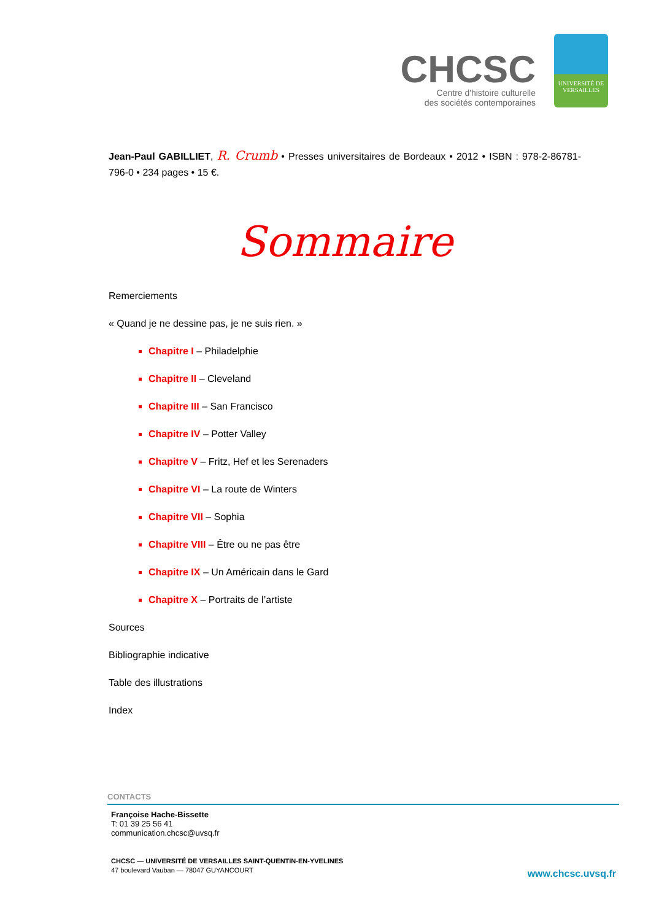CHCSC
Centre d'histoire culturelle
des sociétés contemporaines
UNIVERSITÉ DE
VERSAILLES
Jean-Paul GABILLIET, R. Crumb • Presses universitaires de Bordeaux • 2012 • ISBN : 978-2-86781-796-0 • 234 pages • 15 €.
Sommaire
Remerciements
« Quand je ne dessine pas, je ne suis rien. »
Chapitre I – Philadelphie
Chapitre II – Cleveland
Chapitre III – San Francisco
Chapitre IV – Potter Valley
Chapitre V – Fritz, Hef et les Serenaders
Chapitre VI – La route de Winters
Chapitre VII – Sophia
Chapitre VIII – Être ou ne pas être
Chapitre IX – Un Américain dans le Gard
Chapitre X – Portraits de l’artiste
Sources
Bibliographie indicative
Table des illustrations
Index
CONTACTS
Françoise Hache-Bissette
T: 01 39 25 56 41
communication.chcsc@uvsq.fr
CHCSC — UNIVERSITÉ DE VERSAILLES SAINT-QUENTIN-EN-YVELINES
47 boulevard Vauban — 78047 GUYANCOURT
www.chcsc.uvsq.fr